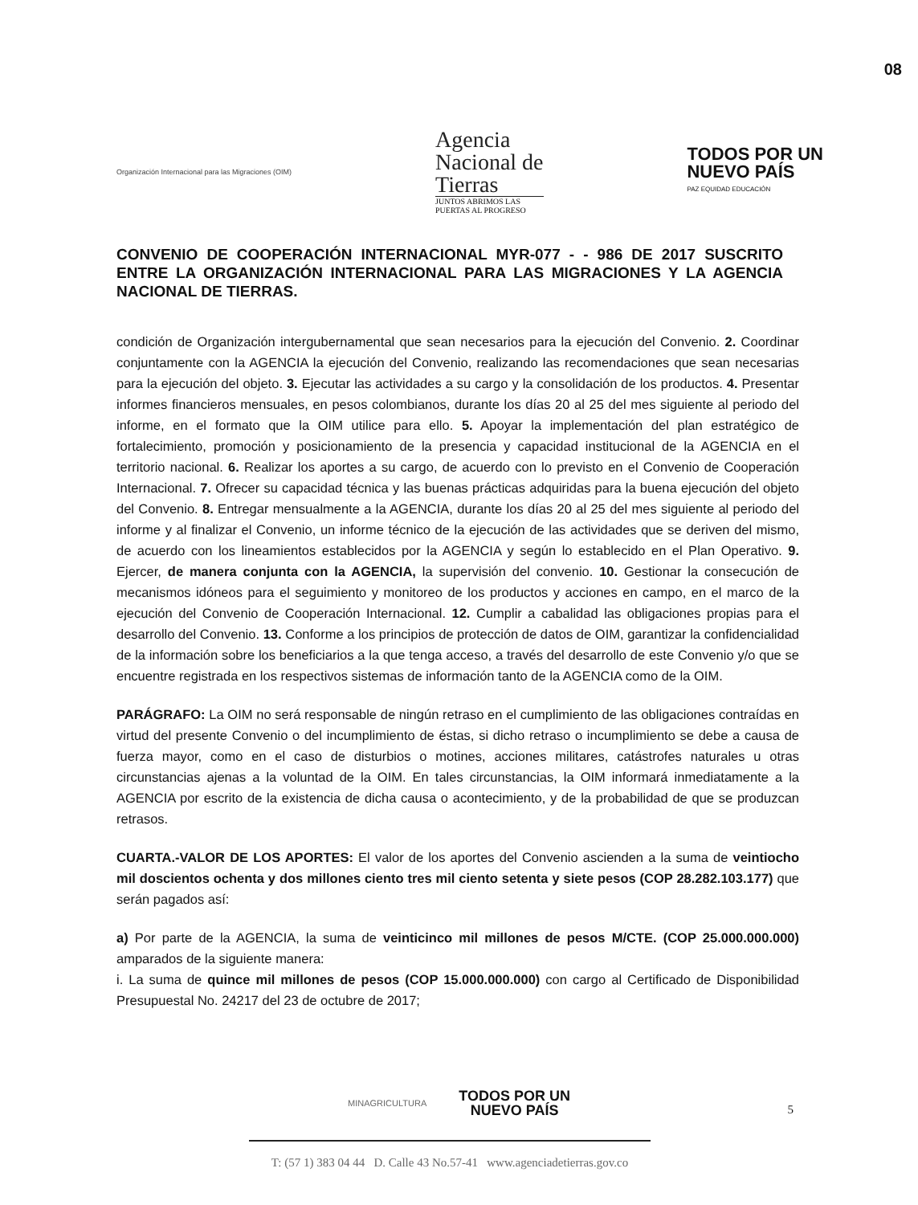08
Organización Internacional para las Migraciones (OIM)
Agencia
Nacional de
Tierras
JUNTOS ABRIMOS LAS
PUERTAS AL PROGRESO
TODOS POR UN
NUEVO PAÍS
PAZ EQUIDAD EDUCACIÓN
CONVENIO DE COOPERACIÓN INTERNACIONAL MYR-077 - - 986 DE 2017 SUSCRITO ENTRE LA ORGANIZACIÓN INTERNACIONAL PARA LAS MIGRACIONES Y LA AGENCIA NACIONAL DE TIERRAS.
condición de Organización intergubernamental que sean necesarios para la ejecución del Convenio. 2. Coordinar conjuntamente con la AGENCIA la ejecución del Convenio, realizando las recomendaciones que sean necesarias para la ejecución del objeto. 3. Ejecutar las actividades a su cargo y la consolidación de los productos. 4. Presentar informes financieros mensuales, en pesos colombianos, durante los días 20 al 25 del mes siguiente al periodo del informe, en el formato que la OIM utilice para ello. 5. Apoyar la implementación del plan estratégico de fortalecimiento, promoción y posicionamiento de la presencia y capacidad institucional de la AGENCIA en el territorio nacional. 6. Realizar los aportes a su cargo, de acuerdo con lo previsto en el Convenio de Cooperación Internacional. 7. Ofrecer su capacidad técnica y las buenas prácticas adquiridas para la buena ejecución del objeto del Convenio. 8. Entregar mensualmente a la AGENCIA, durante los días 20 al 25 del mes siguiente al periodo del informe y al finalizar el Convenio, un informe técnico de la ejecución de las actividades que se deriven del mismo, de acuerdo con los lineamientos establecidos por la AGENCIA y según lo establecido en el Plan Operativo. 9. Ejercer, de manera conjunta con la AGENCIA, la supervisión del convenio. 10. Gestionar la consecución de mecanismos idóneos para el seguimiento y monitoreo de los productos y acciones en campo, en el marco de la ejecución del Convenio de Cooperación Internacional. 12. Cumplir a cabalidad las obligaciones propias para el desarrollo del Convenio. 13. Conforme a los principios de protección de datos de OIM, garantizar la confidencialidad de la información sobre los beneficiarios a la que tenga acceso, a través del desarrollo de este Convenio y/o que se encuentre registrada en los respectivos sistemas de información tanto de la AGENCIA como de la OIM.
PARÁGRAFO: La OIM no será responsable de ningún retraso en el cumplimiento de las obligaciones contraídas en virtud del presente Convenio o del incumplimiento de éstas, si dicho retraso o incumplimiento se debe a causa de fuerza mayor, como en el caso de disturbios o motines, acciones militares, catástrofes naturales u otras circunstancias ajenas a la voluntad de la OIM. En tales circunstancias, la OIM informará inmediatamente a la AGENCIA por escrito de la existencia de dicha causa o acontecimiento, y de la probabilidad de que se produzcan retrasos.
CUARTA.-VALOR DE LOS APORTES: El valor de los aportes del Convenio ascienden a la suma de veintiocho mil doscientos ochenta y dos millones ciento tres mil ciento setenta y siete pesos (COP 28.282.103.177) que serán pagados así:
a) Por parte de la AGENCIA, la suma de veinticinco mil millones de pesos M/CTE. (COP 25.000.000.000) amparados de la siguiente manera:
i. La suma de quince mil millones de pesos (COP 15.000.000.000) con cargo al Certificado de Disponibilidad Presupuestal No. 24217 del 23 de octubre de 2017;
MINAGRICULTURA TODOS POR UN
NUEVO PAÍS
5
T: (57 1) 383 04 44 D. Calle 43 No.57-41 www.agenciadetierras.gov.co